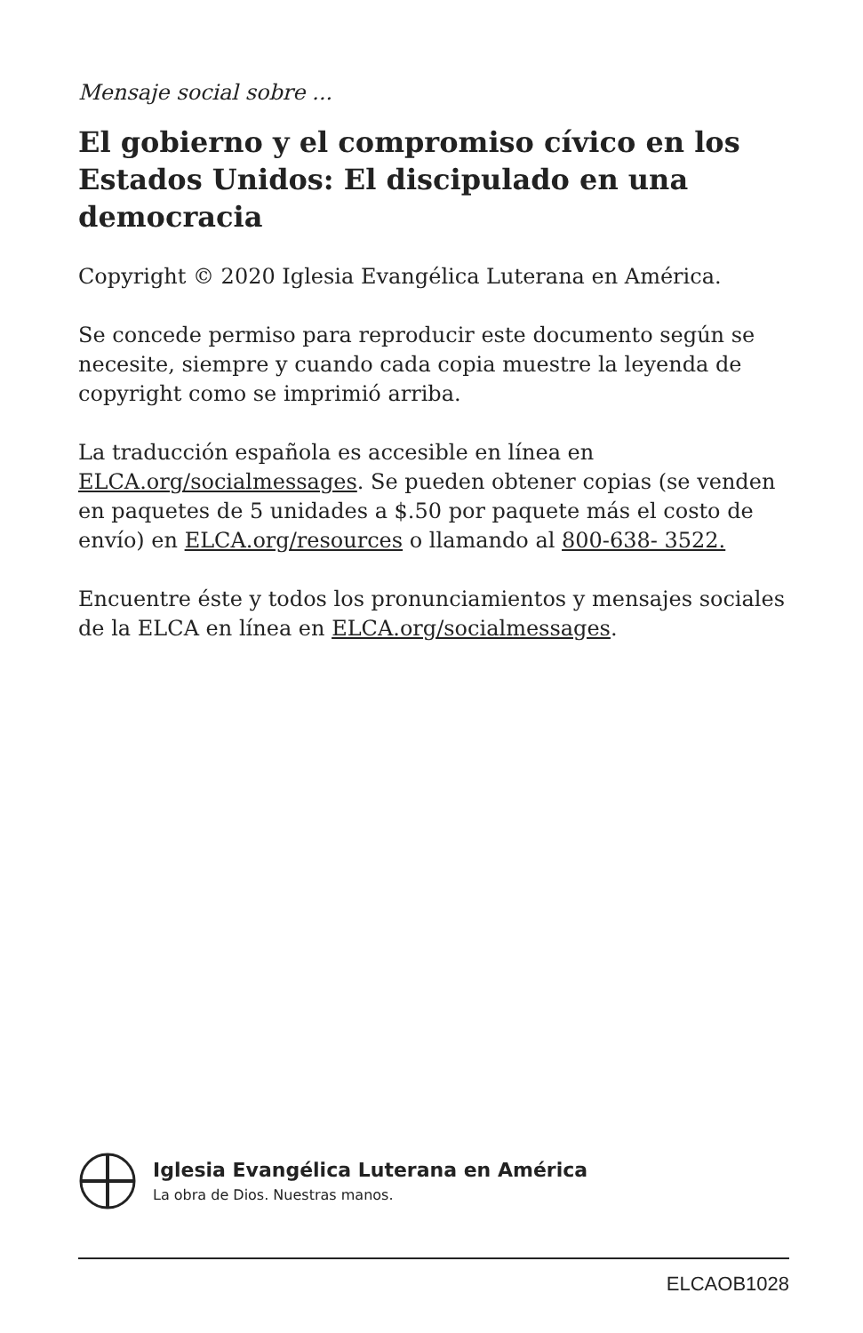Mensaje social sobre ...
El gobierno y el compromiso cívico en los Estados Unidos: El discipulado en una democracia
Copyright © 2020 Iglesia Evangélica Luterana en América.
Se concede permiso para reproducir este documento según se necesite, siempre y cuando cada copia muestre la leyenda de copyright como se imprimió arriba.
La traducción española es accesible en línea en ELCA.org/socialmessages. Se pueden obtener copias (se venden en paquetes de 5 unidades a $.50 por paquete más el costo de envío) en ELCA.org/resources o llamando al 800-638- 3522.
Encuentre éste y todos los pronunciamientos y mensajes sociales de la ELCA en línea en ELCA.org/socialmessages.
Iglesia Evangélica Luterana en América
La obra de Dios. Nuestras manos.
ELCAOB1028